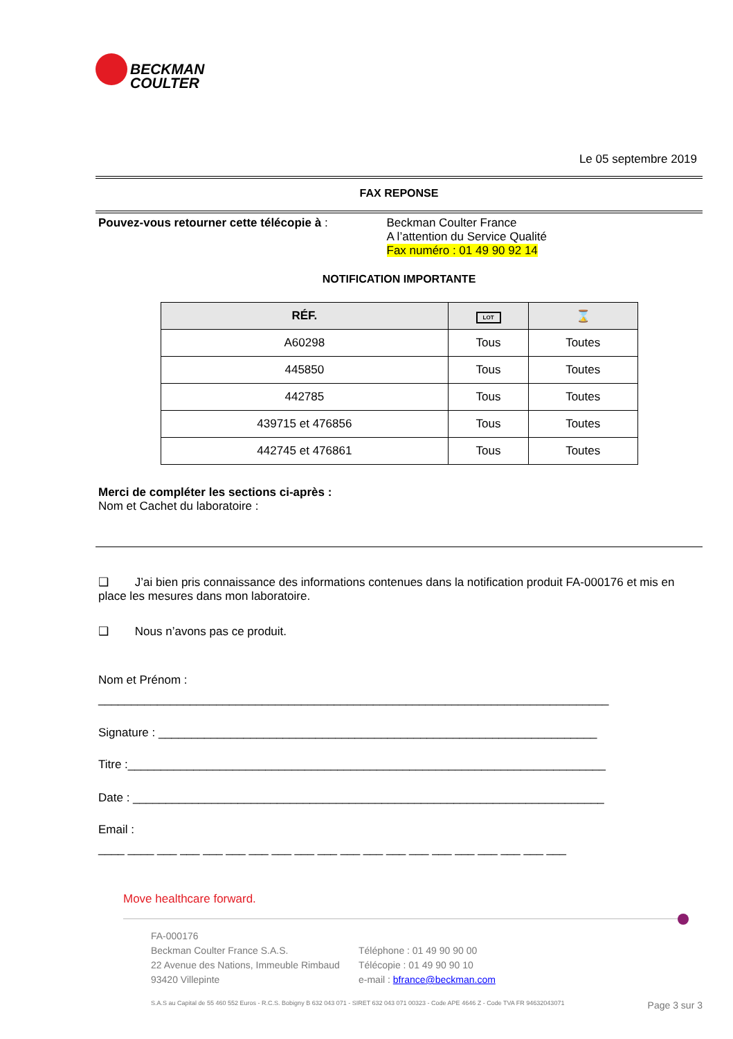BECKMAN
COULTER
Le 05 septembre 2019
FAX REPONSE
Pouvez-vous retourner cette télécopie à :
Beckman Coulter France
A l’attention du Service Qualité
Fax numéro : 01 49 90 92 14
NOTIFICATION IMPORTANTE
| RÉF. | LOT | ⌛ |
| --- | --- | --- |
| A60298 | Tous | Toutes |
| 445850 | Tous | Toutes |
| 442785 | Tous | Toutes |
| 439715 et 476856 | Tous | Toutes |
| 442745 et 476861 | Tous | Toutes |
Merci de compléter les sections ci-après :
Nom et Cachet du laboratoire :
❑ J’ai bien pris connaissance des informations contenues dans la notification produit FA-000176 et mis en place les mesures dans mon laboratoire.
❑ Nous n’avons pas ce produit.
Nom et Prénom :
______________________________________________________________________________
Signature : ___________________________________________________________________
Titre :_________________________________________________________________________
Date : ________________________________________________________________________
Email :
____ ____ ___ ___ ___ ___ ___ ___ ___ ___ ___ ___ ___ ___ ___ ___ ___ ___ ___ ___
Move healthcare forward.
FA-000176
Beckman Coulter France S.A.S.
22 Avenue des Nations, Immeuble Rimbaud
93420 Villepinte
Téléphone : 01 49 90 90 00
Télécopie : 01 49 90 90 10
e-mail : bfrance@beckman.com
S.A.S au Capital de 55 460 552 Euros - R.C.S. Bobigny B 632 043 071 - SIRET 632 043 071 00323 - Code APE 4646 Z - Code TVA FR 94632043071 Page 3 sur 3